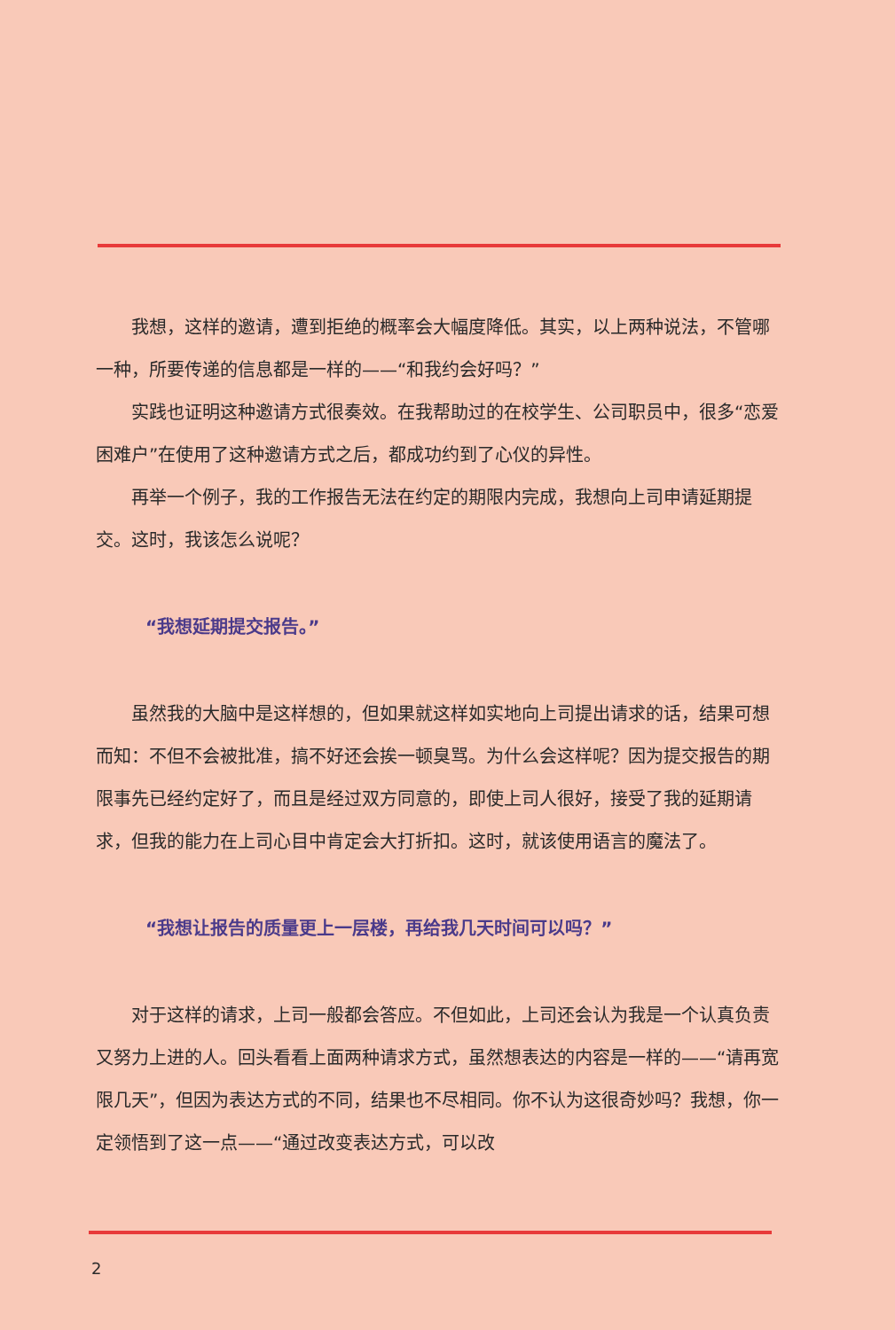我想，这样的邀请，遭到拒绝的概率会大幅度降低。其实，以上两种说法，不管哪一种，所要传递的信息都是一样的——“和我约会好吗？”
实践也证明这种邀请方式很奏效。在我帮助过的在校学生、公司职员中，很多“恋爱困难户”在使用了这种邀请方式之后，都成功约到了心仪的异性。
再举一个例子，我的工作报告无法在约定的期限内完成，我想向上司申请延期提交。这时，我该怎么说呢？
“我想延期提交报告。”
虽然我的大脑中是这样想的，但如果就这样如实地向上司提出请求的话，结果可想而知：不但不会被批准，搞不好还会挨一顿臭骂。为什么会这样呢？因为提交报告的期限事先已经约定好了，而且是经过双方同意的，即使上司人很好，接受了我的延期请求，但我的能力在上司心目中肯定会大打折扣。这时，就该使用语言的魔法了。
“我想让报告的质量更上一层楼，再给我几天时间可以吗？”
对于这样的请求，上司一般都会答应。不但如此，上司还会认为我是一个认真负责又努力上进的人。回头看看上面两种请求方式，虽然想表达的内容是一样的——“请再宽限几天”，但因为表达方式的不同，结果也不尽相同。你不认为这很奇妙吗？我想，你一定领悟到了这一点——“通过改变表达方式，可以改
2